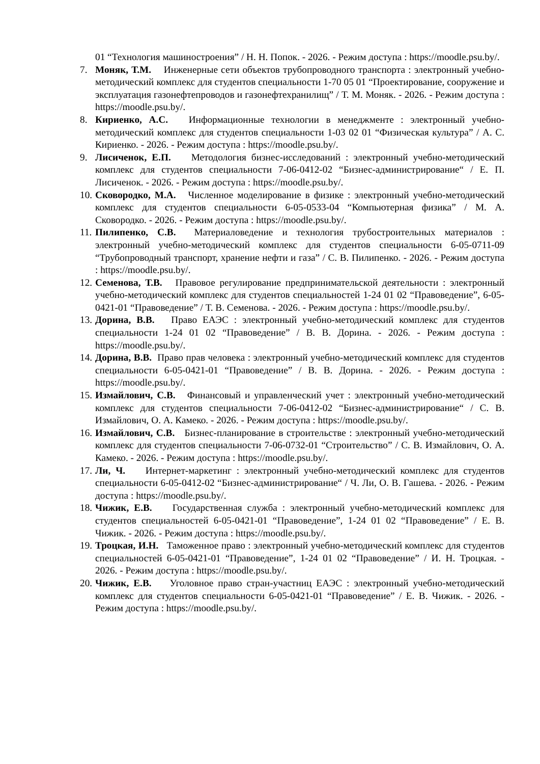01 “Технология машиностроения” / Н. Н. Попок. - 2026. - Режим доступа : https://moodle.psu.by/.
7. Моняк, Т.М. Инженерные сети объектов трубопроводного транспорта : электронный учебно-методический комплекс для студентов специальности 1-70 05 01 “Проектирование, сооружение и эксплуатация газонефтепроводов и газонефтехранилищ” / Т. М. Моняк. - 2026. - Режим доступа : https://moodle.psu.by/.
8. Кириенко, А.С. Информационные технологии в менеджменте : электронный учебно-методический комплекс для студентов специальности 1-03 02 01 “Физическая культура” / А. С. Кириенко. - 2026. - Режим доступа : https://moodle.psu.by/.
9. Лисиченок, Е.П. Методология бизнес-исследований : электронный учебно-методический комплекс для студентов специальности 7-06-0412-02 “Бизнес-администрирование“ / Е. П. Лисиченок. - 2026. - Режим доступа : https://moodle.psu.by/.
10. Сковородко, М.А. Численное моделирование в физике : электронный учебно-методический комплекс для студентов специальности 6-05-0533-04 “Компьютерная физика” / М. А. Сковородко. - 2026. - Режим доступа : https://moodle.psu.by/.
11. Пилипенко, С.В. Материаловедение и технология трубостроительных материалов : электронный учебно-методический комплекс для студентов специальности 6-05-0711-09 “Трубопроводный транспорт, хранение нефти и газа” / С. В. Пилипенко. - 2026. - Режим доступа : https://moodle.psu.by/.
12. Семенова, Т.В. Правовое регулирование предпринимательской деятельности : электронный учебно-методический комплекс для студентов специальностей 1-24 01 02 “Правоведение”, 6-05-0421-01 “Правоведение” / Т. В. Семенова. - 2026. - Режим доступа : https://moodle.psu.by/.
13. Дорина, В.В. Право ЕАЭС : электронный учебно-методический комплекс для студентов специальности 1-24 01 02 “Правоведение” / В. В. Дорина. - 2026. - Режим доступа : https://moodle.psu.by/.
14. Дорина, В.В. Право прав человека : электронный учебно-методический комплекс для студентов специальности 6-05-0421-01 “Правоведение” / В. В. Дорина. - 2026. - Режим доступа : https://moodle.psu.by/.
15. Измайлович, С.В. Финансовый и управленческий учет : электронный учебно-методический комплекс для студентов специальности 7-06-0412-02 “Бизнес-администрирование“ / С. В. Измайлович, О. А. Камеко. - 2026. - Режим доступа : https://moodle.psu.by/.
16. Измайлович, С.В. Бизнес-планирование в строительстве : электронный учебно-методический комплекс для студентов специальности 7-06-0732-01 “Строительство” / С. В. Измайлович, О. А. Камеко. - 2026. - Режим доступа : https://moodle.psu.by/.
17. Ли, Ч. Интернет-маркетинг : электронный учебно-методический комплекс для студентов специальности 6-05-0412-02 “Бизнес-администрирование“ / Ч. Ли, О. В. Гашева. - 2026. - Режим доступа : https://moodle.psu.by/.
18. Чижик, Е.В. Государственная служба : электронный учебно-методический комплекс для студентов специальностей 6-05-0421-01 “Правоведение”, 1-24 01 02 “Правоведение” / Е. В. Чижик. - 2026. - Режим доступа : https://moodle.psu.by/.
19. Троцкая, И.Н. Таможенное право : электронный учебно-методический комплекс для студентов специальностей 6-05-0421-01 “Правоведение”, 1-24 01 02 “Правоведение” / И. Н. Троцкая. - 2026. - Режим доступа : https://moodle.psu.by/.
20. Чижик, Е.В. Уголовное право стран-участниц ЕАЭС : электронный учебно-методический комплекс для студентов специальности 6-05-0421-01 “Правоведение” / Е. В. Чижик. - 2026. - Режим доступа : https://moodle.psu.by/.